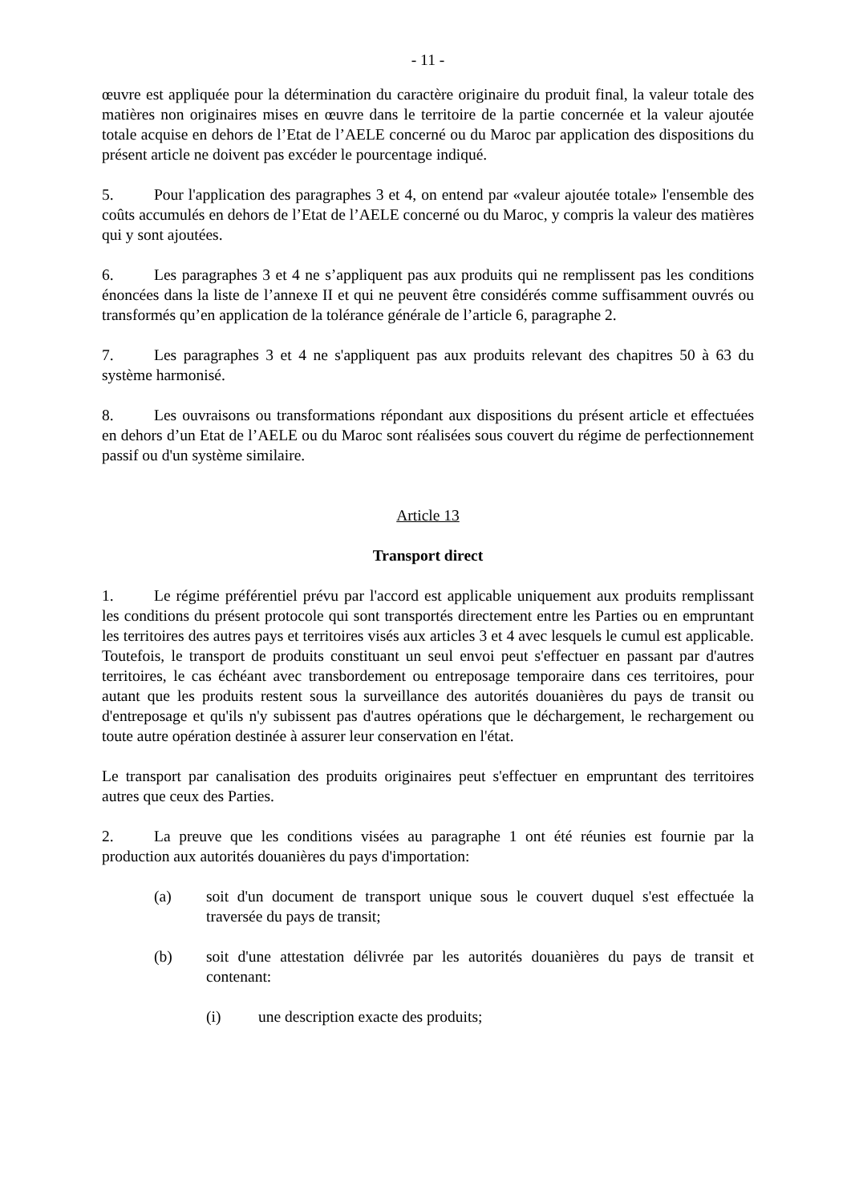- 11 -
œuvre est appliquée pour la détermination du caractère originaire du produit final, la valeur totale des matières non originaires mises en œuvre dans le territoire de la partie concernée et la valeur ajoutée totale acquise en dehors de l’Etat de l’AELE concerné ou du Maroc par application des dispositions du présent article ne doivent pas excéder le pourcentage indiqué.
5. Pour l'application des paragraphes 3 et 4, on entend par «valeur ajoutée totale» l'ensemble des coûts accumulés en dehors de l’Etat de l’AELE concerné ou du Maroc, y compris la valeur des matières qui y sont ajoutées.
6. Les paragraphes 3 et 4 ne s’appliquent pas aux produits qui ne remplissent pas les conditions énoncées dans la liste de l’annexe II et qui ne peuvent être considérés comme suffisamment ouvrés ou transformés qu’en application de la tolérance générale de l’article 6, paragraphe 2.
7. Les paragraphes 3 et 4 ne s'appliquent pas aux produits relevant des chapitres 50 à 63 du système harmonisé.
8. Les ouvraisons ou transformations répondant aux dispositions du présent article et effectuées en dehors d’un Etat de l’AELE ou du Maroc sont réalisées sous couvert du régime de perfectionnement passif ou d'un système similaire.
Article 13
Transport direct
1. Le régime préférentiel prévu par l'accord est applicable uniquement aux produits remplissant les conditions du présent protocole qui sont transportés directement entre les Parties ou en empruntant les territoires des autres pays et territoires visés aux articles 3 et 4 avec lesquels le cumul est applicable. Toutefois, le transport de produits constituant un seul envoi peut s'effectuer en passant par d'autres territoires, le cas échéant avec transbordement ou entreposage temporaire dans ces territoires, pour autant que les produits restent sous la surveillance des autorités douanières du pays de transit ou d'entreposage et qu'ils n'y subissent pas d'autres opérations que le déchargement, le rechargement ou toute autre opération destinée à assurer leur conservation en l'état.
Le transport par canalisation des produits originaires peut s'effectuer en empruntant des territoires autres que ceux des Parties.
2. La preuve que les conditions visées au paragraphe 1 ont été réunies est fournie par la production aux autorités douanières du pays d'importation:
(a) soit d'un document de transport unique sous le couvert duquel s'est effectuée la traversée du pays de transit;
(b) soit d'une attestation délivrée par les autorités douanières du pays de transit et contenant:
(i) une description exacte des produits;